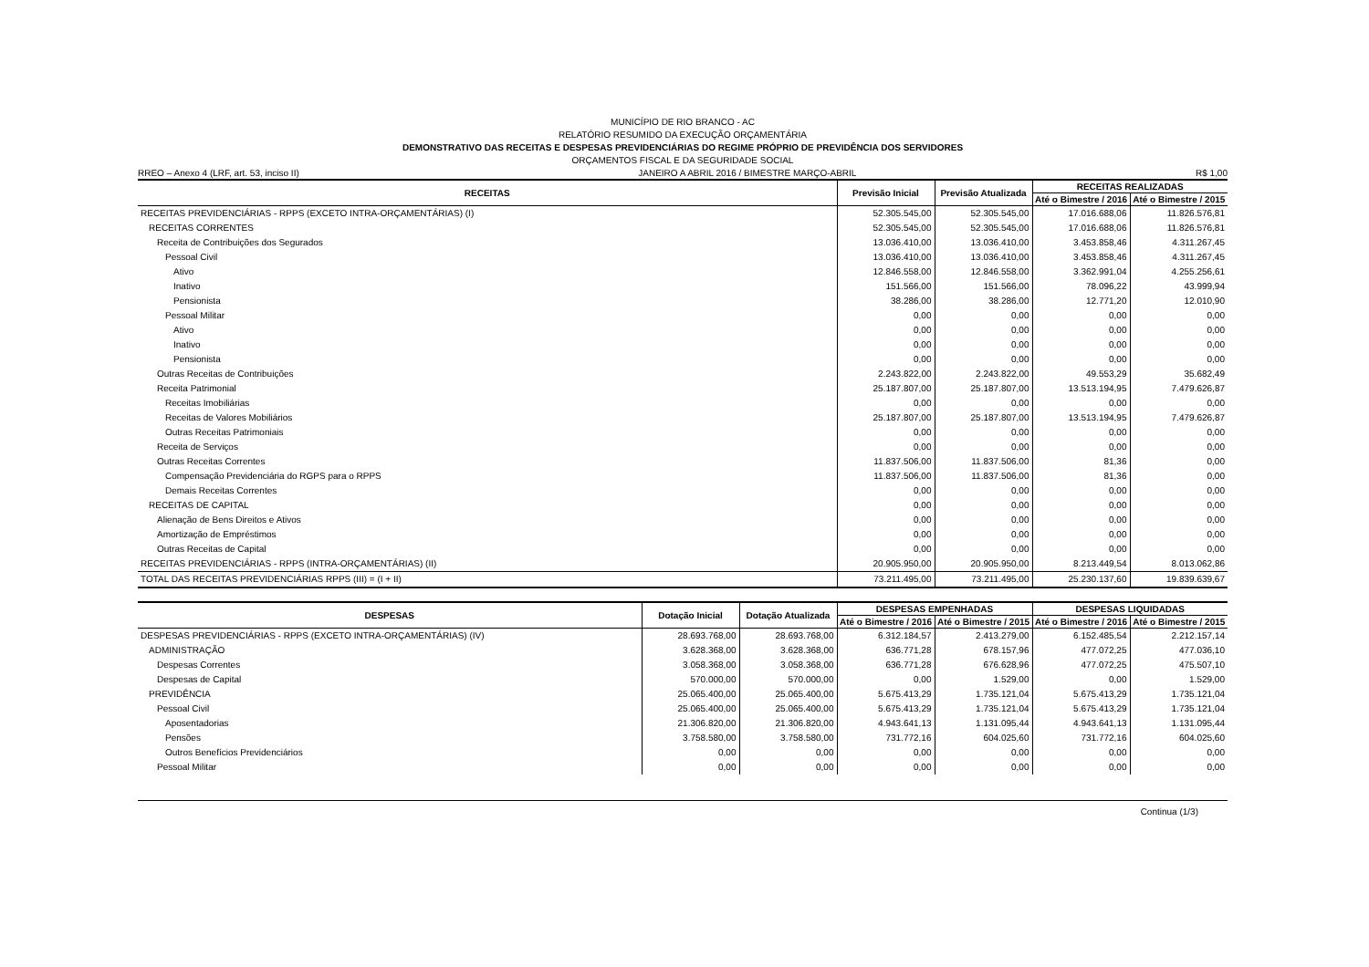MUNICÍPIO DE RIO BRANCO - AC
RELATÓRIO RESUMIDO DA EXECUÇÃO ORÇAMENTÁRIA
DEMONSTRATIVO DAS RECEITAS E DESPESAS PREVIDENCIÁRIAS DO REGIME PRÓPRIO DE PREVIDÊNCIA DOS SERVIDORES
ORÇAMENTOS FISCAL E DA SEGURIDADE SOCIAL
RREO – Anexo 4 (LRF, art. 53, inciso II) JANEIRO A ABRIL 2016 / BIMESTRE MARÇO-ABRIL R$ 1,00
| RECEITAS | Previsão Inicial | Previsão Atualizada | RECEITAS REALIZADAS | |
| --- | --- | --- | --- | --- |
| | | | Até o Bimestre / 2016 | Até o Bimestre / 2015 |
| RECEITAS PREVIDENCIÁRIAS - RPPS (EXCETO INTRA-ORÇAMENTÁRIAS) (I) | 52.305.545,00 | 52.305.545,00 | 17.016.688,06 | 11.826.576,81 |
| RECEITAS CORRENTES | 52.305.545,00 | 52.305.545,00 | 17.016.688,06 | 11.826.576,81 |
| Receita de Contribuições dos Segurados | 13.036.410,00 | 13.036.410,00 | 3.453.858,46 | 4.311.267,45 |
| Pessoal Civil | 13.036.410,00 | 13.036.410,00 | 3.453.858,46 | 4.311.267,45 |
| Ativo | 12.846.558,00 | 12.846.558,00 | 3.362.991,04 | 4.255.256,61 |
| Inativo | 151.566,00 | 151.566,00 | 78.096,22 | 43.999,94 |
| Pensionista | 38.286,00 | 38.286,00 | 12.771,20 | 12.010,90 |
| Pessoal Militar | 0,00 | 0,00 | 0,00 | 0,00 |
| Ativo | 0,00 | 0,00 | 0,00 | 0,00 |
| Inativo | 0,00 | 0,00 | 0,00 | 0,00 |
| Pensionista | 0,00 | 0,00 | 0,00 | 0,00 |
| Outras Receitas de Contribuições | 2.243.822,00 | 2.243.822,00 | 49.553,29 | 35.682,49 |
| Receita Patrimonial | 25.187.807,00 | 25.187.807,00 | 13.513.194,95 | 7.479.626,87 |
| Receitas Imobiliárias | 0,00 | 0,00 | 0,00 | 0,00 |
| Receitas de Valores Mobiliários | 25.187.807,00 | 25.187.807,00 | 13.513.194,95 | 7.479.626,87 |
| Outras Receitas Patrimoniais | 0,00 | 0,00 | 0,00 | 0,00 |
| Receita de Serviços | 0,00 | 0,00 | 0,00 | 0,00 |
| Outras Receitas Correntes | 11.837.506,00 | 11.837.506,00 | 81,36 | 0,00 |
| Compensação Previdenciária do RGPS para o RPPS | 11.837.506,00 | 11.837.506,00 | 81,36 | 0,00 |
| Demais Receitas Correntes | 0,00 | 0,00 | 0,00 | 0,00 |
| RECEITAS DE CAPITAL | 0,00 | 0,00 | 0,00 | 0,00 |
| Alienação de Bens Direitos e Ativos | 0,00 | 0,00 | 0,00 | 0,00 |
| Amortização de Empréstimos | 0,00 | 0,00 | 0,00 | 0,00 |
| Outras Receitas de Capital | 0,00 | 0,00 | 0,00 | 0,00 |
| RECEITAS PREVIDENCIÁRIAS - RPPS (INTRA-ORÇAMENTÁRIAS) (II) | 20.905.950,00 | 20.905.950,00 | 8.213.449,54 | 8.013.062,86 |
| TOTAL DAS RECEITAS PREVIDENCIÁRIAS RPPS (III) = (I + II) | 73.211.495,00 | 73.211.495,00 | 25.230.137,60 | 19.839.639,67 |
| DESPESAS | Dotação Inicial | Dotação Atualizada | DESPESAS EMPENHADAS | | DESPESAS LIQUIDADAS | |
| --- | --- | --- | --- | --- | --- | --- |
| | | | Até o Bimestre / 2016 | Até o Bimestre / 2015 | Até o Bimestre / 2016 | Até o Bimestre / 2015 |
| DESPESAS PREVIDENCIÁRIAS - RPPS (EXCETO INTRA-ORÇAMENTÁRIAS) (IV) | 28.693.768,00 | 28.693.768,00 | 6.312.184,57 | 2.413.279,00 | 6.152.485,54 | 2.212.157,14 |
| ADMINISTRAÇÃO | 3.628.368,00 | 3.628.368,00 | 636.771,28 | 678.157,96 | 477.072,25 | 477.036,10 |
| Despesas Correntes | 3.058.368,00 | 3.058.368,00 | 636.771,28 | 676.628,96 | 477.072,25 | 475.507,10 |
| Despesas de Capital | 570.000,00 | 570.000,00 | 0,00 | 1.529,00 | 0,00 | 1.529,00 |
| PREVIDÊNCIA | 25.065.400,00 | 25.065.400,00 | 5.675.413,29 | 1.735.121,04 | 5.675.413,29 | 1.735.121,04 |
| Pessoal Civil | 25.065.400,00 | 25.065.400,00 | 5.675.413,29 | 1.735.121,04 | 5.675.413,29 | 1.735.121,04 |
| Aposentadorias | 21.306.820,00 | 21.306.820,00 | 4.943.641,13 | 1.131.095,44 | 4.943.641,13 | 1.131.095,44 |
| Pensões | 3.758.580,00 | 3.758.580,00 | 731.772,16 | 604.025,60 | 731.772,16 | 604.025,60 |
| Outros Benefícios Previdenciários | 0,00 | 0,00 | 0,00 | 0,00 | 0,00 | 0,00 |
| Pessoal Militar | 0,00 | 0,00 | 0,00 | 0,00 | 0,00 | 0,00 |
Continua (1/3)